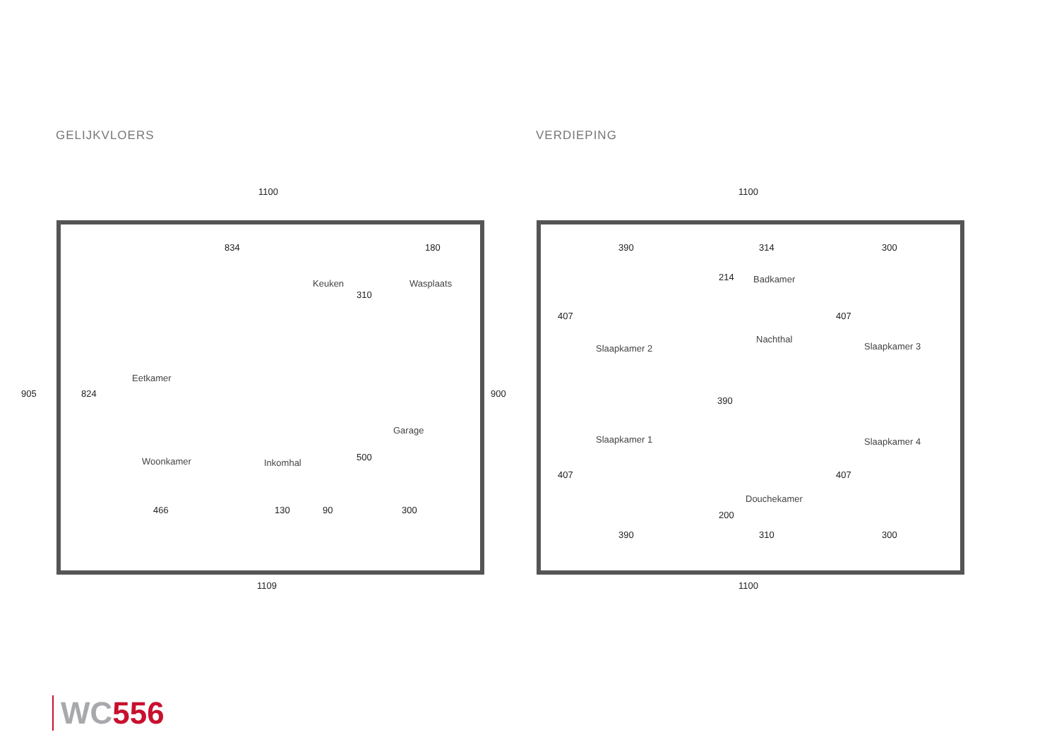GELIJKVLOERS VERDIEPING
1100
905 900
1109
834 180
310
824
500
466 130 90 300
Keuken Wasplaats
Eetkamer
Garage
Woonkamer Inkomhal
1100
1100
390 314 300
Badkamer
Nachthal
Slaapkamer 2 Slaapkamer 3
390
407 407
214
Slaapkamer 1 Slaapkamer 4
407 407
Douchekamer
200
390 310 300
WC 556